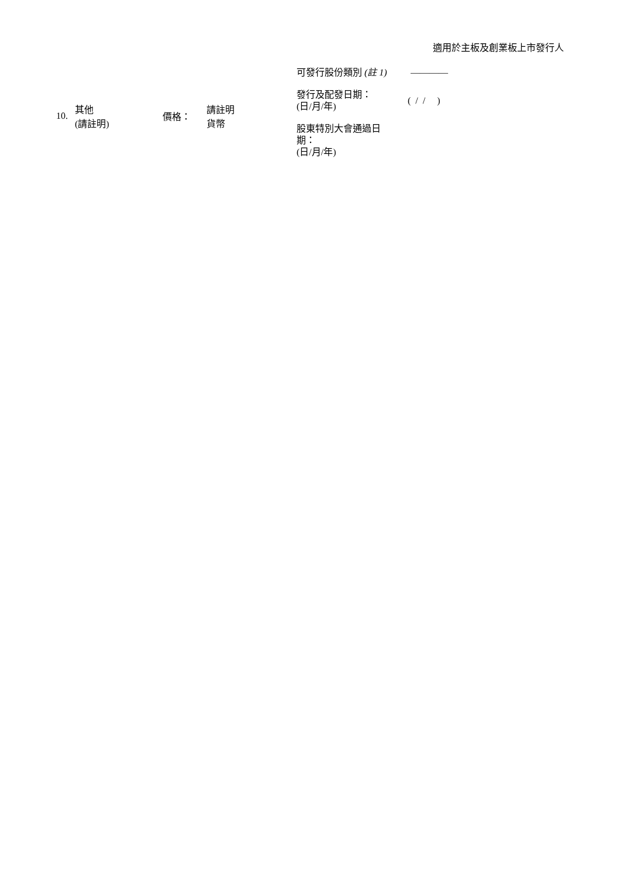適用於主板及創業板上市發行人
10. 其他
(請註明) 價格： 請註明
貨幣
可發行股份類別 (註 1) ————
發行及配發日期：
(日/月/年) ( / / )
股東特別大會通過日期：
(日/月/年)